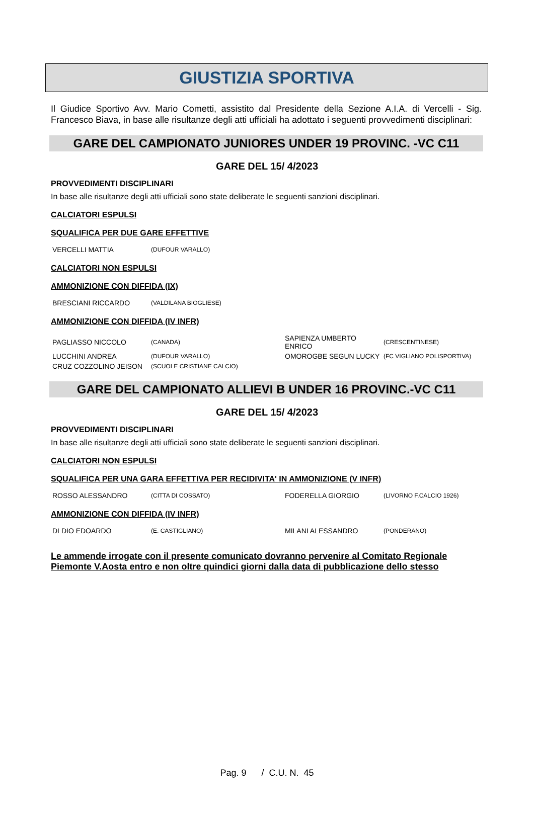GIUSTIZIA SPORTIVA
Il Giudice Sportivo Avv. Mario Cometti, assistito dal Presidente della Sezione A.I.A. di Vercelli - Sig. Francesco Biava, in base alle risultanze degli atti ufficiali ha adottato i seguenti provvedimenti disciplinari:
GARE DEL CAMPIONATO JUNIORES UNDER 19 PROVINC. -VC C11
GARE DEL 15/ 4/2023
PROVVEDIMENTI DISCIPLINARI
In base alle risultanze degli atti ufficiali sono state deliberate le seguenti sanzioni disciplinari.
CALCIATORI ESPULSI
SQUALIFICA PER DUE GARE EFFETTIVE
| VERCELLI MATTIA | (DUFOUR VARALLO) |
CALCIATORI NON ESPULSI
AMMONIZIONE CON DIFFIDA (IX)
| BRESCIANI RICCARDO | (VALDILANA BIOGLIESE) |
AMMONIZIONE CON DIFFIDA (IV INFR)
| PAGLIASSO NICCOLO | (CANADA) | SAPIENZA UMBERTO ENRICO | (CRESCENTINESE) |
| LUCCHINI ANDREA | (DUFOUR VARALLO) | OMOROGBE SEGUN LUCKY | (FC VIGLIANO POLISPORTIVA) |
| CRUZ COZZOLINO JEISON | (SCUOLE CRISTIANE CALCIO) | | |
GARE DEL CAMPIONATO ALLIEVI B UNDER 16 PROVINC.-VC C11
GARE DEL 15/ 4/2023
PROVVEDIMENTI DISCIPLINARI
In base alle risultanze degli atti ufficiali sono state deliberate le seguenti sanzioni disciplinari.
CALCIATORI NON ESPULSI
SQUALIFICA PER UNA GARA EFFETTIVA PER RECIDIVITA' IN AMMONIZIONE (V INFR)
| ROSSO ALESSANDRO | (CITTA DI COSSATO) | FODERELLA GIORGIO | (LIVORNO F.CALCIO 1926) |
AMMONIZIONE CON DIFFIDA (IV INFR)
| DI DIO EDOARDO | (E. CASTIGLIANO) | MILANI ALESSANDRO | (PONDERANO) |
Le ammende irrogate con il presente comunicato dovranno pervenire al Comitato Regionale Piemonte V.Aosta entro e non oltre quindici giorni dalla data di pubblicazione dello stesso
Pag. 9 / C.U. N. 45